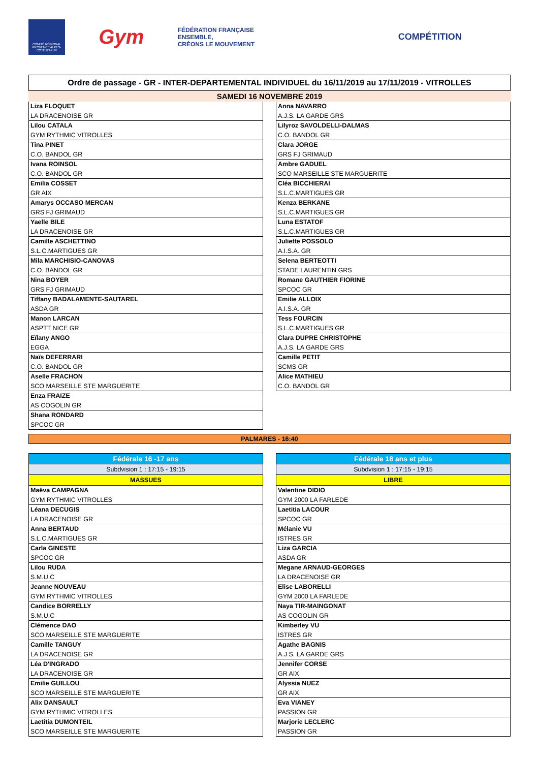COMITÉ RÉGIONAL PROVENCE ALPES-CÔTE D'AZUR
Gym
FÉDÉRATION FRANÇAISE
ENSEMBLE,
CRÉONS LE MOUVEMENT
COMPÉTITION
Ordre de passage - GR - INTER-DEPARTEMENTAL INDIVIDUEL du 16/11/2019 au 17/11/2019 - VITROLLES
SAMEDI 16 NOVEMBRE 2019
| Liza FLOQUET |
| LA DRACENOISE GR |
| Lilou CATALA |
| GYM RYTHMIC VITROLLES |
| Tina PINET |
| C.O. BANDOL GR |
| Ivana ROINSOL |
| C.O. BANDOL GR |
| Emilia COSSET |
| GR AIX |
| Amarys OCCASO MERCAN |
| GRS FJ GRIMAUD |
| Yaelle BILE |
| LA DRACENOISE GR |
| Camille ASCHETTINO |
| S.L.C.MARTIGUES GR |
| Mila MARCHISIO-CANOVAS |
| C.O. BANDOL GR |
| Nina BOYER |
| GRS FJ GRIMAUD |
| Tiffany BADALAMENTE-SAUTAREL |
| ASDA GR |
| Manon LARCAN |
| ASPTT NICE GR |
| Eïlany ANGO |
| EGGA |
| Naïs DEFERRARI |
| C.O. BANDOL GR |
| Aselle FRACHON |
| SCO MARSEILLE STE MARGUERITE |
| Enza FRAIZE |
| AS COGOLIN GR |
| Shana RONDARD |
| SPCOC GR |
| Anna NAVARRO |
| A.J.S. LA GARDE GRS |
| Lilyroz SAVOLDELLI-DALMAS |
| C.O. BANDOL GR |
| Clara JORGE |
| GRS FJ GRIMAUD |
| Ambre GADUEL |
| SCO MARSEILLE STE MARGUERITE |
| Cléa BICCHIERAI |
| S.L.C.MARTIGUES GR |
| Kenza BERKANE |
| S.L.C.MARTIGUES GR |
| Luna ESTATOF |
| S.L.C.MARTIGUES GR |
| Juliette POSSOLO |
| A.I.S.A. GR |
| Selena BERTEOTTI |
| STADE LAURENTIN GRS |
| Romane GAUTHIER FIORINE |
| SPCOC GR |
| Emilie ALLOIX |
| A.I.S.A. GR |
| Tess FOURCIN |
| S.L.C.MARTIGUES GR |
| Clara DUPRE CHRISTOPHE |
| A.J.S. LA GARDE GRS |
| Camille PETIT |
| SCMS GR |
| Alice MATHIEU |
| C.O. BANDOL GR |
PALMARES - 16:40
| Fédérale 16 -17 ans |
| --- |
| Subdvision 1 : 17:15 - 19:15 |
| MASSUES |
| Maëva CAMPAGNA |
| GYM RYTHMIC VITROLLES |
| Léana DECUGIS |
| LA DRACENOISE GR |
| Anna BERTAUD |
| S.L.C.MARTIGUES GR |
| Carla GINESTE |
| SPCOC GR |
| Lilou RUDA |
| S.M.U.C |
| Jeanne NOUVEAU |
| GYM RYTHMIC VITROLLES |
| Candice BORRELLY |
| S.M.U.C |
| Clémence DAO |
| SCO MARSEILLE STE MARGUERITE |
| Camille TANGUY |
| LA DRACENOISE GR |
| Léa D'INGRADO |
| LA DRACENOISE GR |
| Emilie GUILLOU |
| SCO MARSEILLE STE MARGUERITE |
| Alix DANSAULT |
| GYM RYTHMIC VITROLLES |
| Laetitia DUMONTEIL |
| SCO MARSEILLE STE MARGUERITE |
| Fédérale 18 ans et plus |
| --- |
| Subdvision 1 : 17:15 - 19:15 |
| LIBRE |
| Valentine DIDIO |
| GYM 2000 LA FARLEDE |
| Laetitia LACOUR |
| SPCOC GR |
| Mélanie VU |
| ISTRES GR |
| Liza GARCIA |
| ASDA GR |
| Megane ARNAUD-GEORGES |
| LA DRACENOISE GR |
| Elise LABORELLI |
| GYM 2000 LA FARLEDE |
| Naya TIR-MAINGONAT |
| AS COGOLIN GR |
| Kimberley VU |
| ISTRES GR |
| Agathe BAGNIS |
| A.J.S. LA GARDE GRS |
| Jennifer CORSE |
| GR AIX |
| Alyssia NUEZ |
| GR AIX |
| Eva VIANEY |
| PASSION GR |
| Marjorie LECLERC |
| PASSION GR |